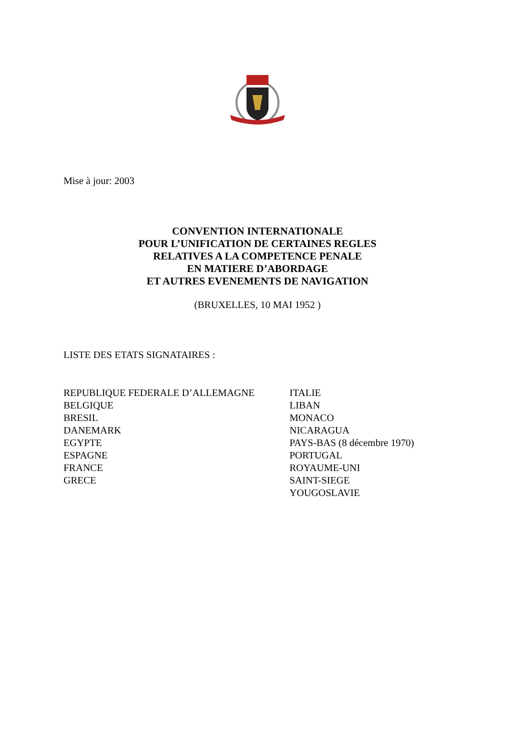Mise à jour: 2003
CONVENTION INTERNATIONALE
POUR L’UNIFICATION DE CERTAINES REGLES
RELATIVES A LA COMPETENCE PENALE
EN MATIERE D’ABORDAGE
ET AUTRES EVENEMENTS DE NAVIGATION
(BRUXELLES, 10 MAI 1952 )
LISTE DES ETATS SIGNATAIRES :
REPUBLIQUE FEDERALE D’ALLEMAGNE
BELGIQUE
BRESIL
DANEMARK
EGYPTE
ESPAGNE
FRANCE
GRECE
ITALIE
LIBAN
MONACO
NICARAGUA
PAYS-BAS (8 décembre 1970)
PORTUGAL
ROYAUME-UNI
SAINT-SIEGE
YOUGOSLAVIE